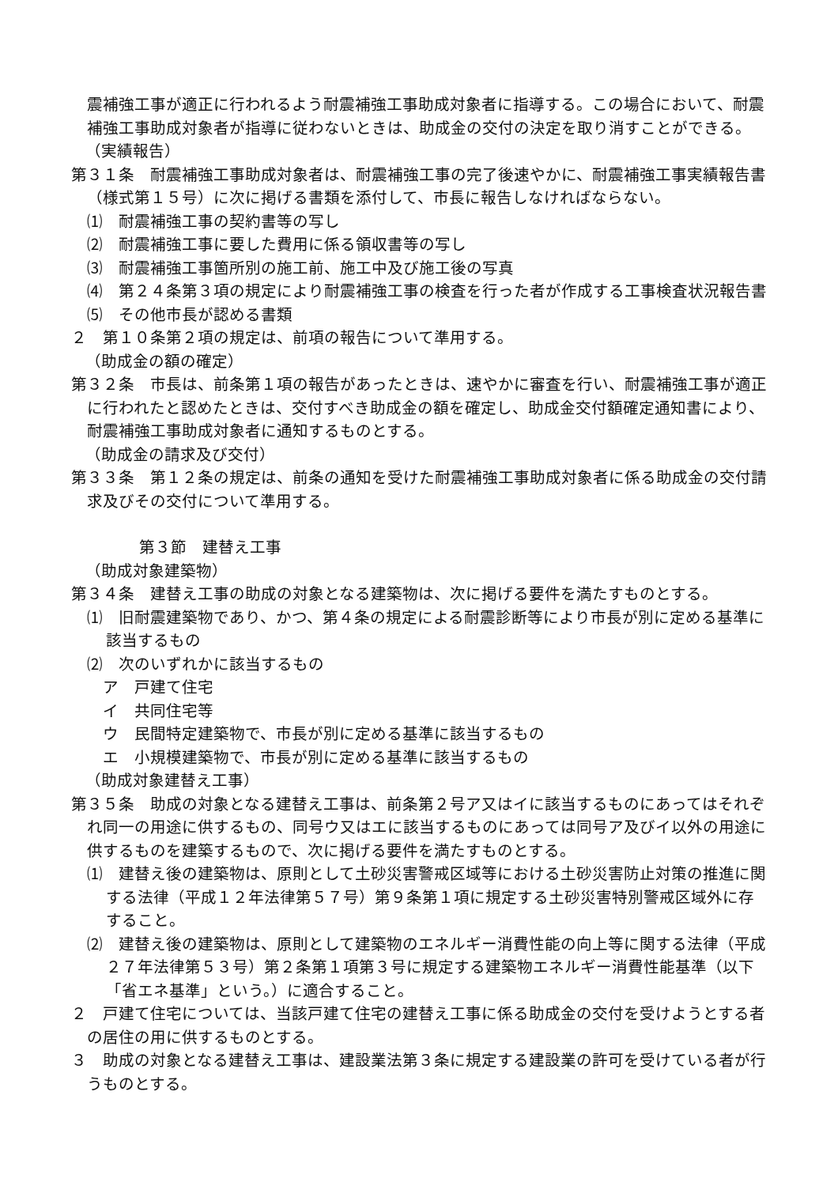震補強工事が適正に行われるよう耐震補強工事助成対象者に指導する。この場合において、耐震補強工事助成対象者が指導に従わないときは、助成金の交付の決定を取り消すことができる。
（実績報告）
第３１条　耐震補強工事助成対象者は、耐震補強工事の完了後速やかに、耐震補強工事実績報告書（様式第１５号）に次に掲げる書類を添付して、市長に報告しなければならない。
⑴　耐震補強工事の契約書等の写し
⑵　耐震補強工事に要した費用に係る領収書等の写し
⑶　耐震補強工事箇所別の施工前、施工中及び施工後の写真
⑷　第２４条第３項の規定により耐震補強工事の検査を行った者が作成する工事検査状況報告書
⑸　その他市長が認める書類
２　第１０条第２項の規定は、前項の報告について準用する。
（助成金の額の確定）
第３２条　市長は、前条第１項の報告があったときは、速やかに審査を行い、耐震補強工事が適正に行われたと認めたときは、交付すべき助成金の額を確定し、助成金交付額確定通知書により、耐震補強工事助成対象者に通知するものとする。
（助成金の請求及び交付）
第３３条　第１２条の規定は、前条の通知を受けた耐震補強工事助成対象者に係る助成金の交付請求及びその交付について準用する。
第３節　建替え工事
（助成対象建築物）
第３４条　建替え工事の助成の対象となる建築物は、次に掲げる要件を満たすものとする。
⑴　旧耐震建築物であり、かつ、第４条の規定による耐震診断等により市長が別に定める基準に該当するもの
⑵　次のいずれかに該当するもの
ア　戸建て住宅
イ　共同住宅等
ウ　民間特定建築物で、市長が別に定める基準に該当するもの
エ　小規模建築物で、市長が別に定める基準に該当するもの
（助成対象建替え工事）
第３５条　助成の対象となる建替え工事は、前条第２号ア又はイに該当するものにあってはそれぞれ同一の用途に供するもの、同号ウ又はエに該当するものにあっては同号ア及びイ以外の用途に供するものを建築するもので、次に掲げる要件を満たすものとする。
⑴　建替え後の建築物は、原則として土砂災害警戒区域等における土砂災害防止対策の推進に関する法律（平成１２年法律第５７号）第９条第１項に規定する土砂災害特別警戒区域外に存すること。
⑵　建替え後の建築物は、原則として建築物のエネルギー消費性能の向上等に関する法律（平成２７年法律第５３号）第２条第１項第３号に規定する建築物エネルギー消費性能基準（以下「省エネ基準」という。）に適合すること。
２　戸建て住宅については、当該戸建て住宅の建替え工事に係る助成金の交付を受けようとする者の居住の用に供するものとする。
３　助成の対象となる建替え工事は、建設業法第３条に規定する建設業の許可を受けている者が行うものとする。